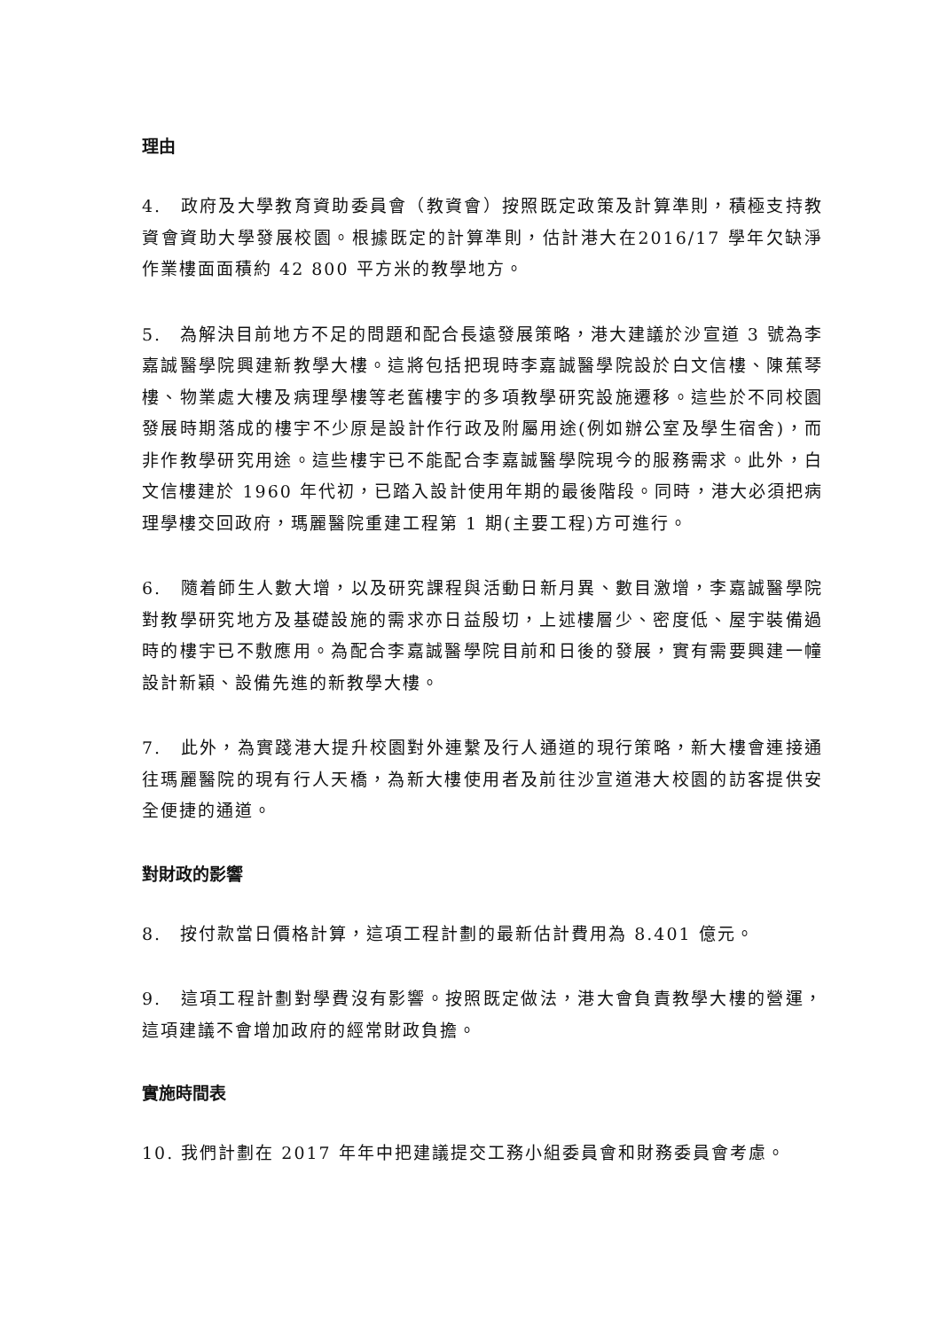理由
4.　政府及大學教育資助委員會（教資會）按照既定政策及計算準則，積極支持教資會資助大學發展校園。根據既定的計算準則，估計港大在2016/17 學年欠缺淨作業樓面面積約 42 800 平方米的教學地方。
5.　為解決目前地方不足的問題和配合長遠發展策略，港大建議於沙宣道 3 號為李嘉誠醫學院興建新教學大樓。這將包括把現時李嘉誠醫學院設於白文信樓、陳蕉琴樓、物業處大樓及病理學樓等老舊樓宇的多項教學研究設施遷移。這些於不同校園發展時期落成的樓宇不少原是設計作行政及附屬用途(例如辦公室及學生宿舍)，而非作教學研究用途。這些樓宇已不能配合李嘉誠醫學院現今的服務需求。此外，白文信樓建於 1960 年代初，已踏入設計使用年期的最後階段。同時，港大必須把病理學樓交回政府，瑪麗醫院重建工程第 1 期(主要工程)方可進行。
6.　隨着師生人數大增，以及研究課程與活動日新月異、數目激增，李嘉誠醫學院對教學研究地方及基礎設施的需求亦日益殷切，上述樓層少、密度低、屋宇裝備過時的樓宇已不敷應用。為配合李嘉誠醫學院目前和日後的發展，實有需要興建一幢設計新穎、設備先進的新教學大樓。
7.　此外，為實踐港大提升校園對外連繫及行人通道的現行策略，新大樓會連接通往瑪麗醫院的現有行人天橋，為新大樓使用者及前往沙宣道港大校園的訪客提供安全便捷的通道。
對財政的影響
8.　按付款當日價格計算，這項工程計劃的最新估計費用為 8.401 億元。
9.　這項工程計劃對學費沒有影響。按照既定做法，港大會負責教學大樓的營運，這項建議不會增加政府的經常財政負擔。
實施時間表
10. 我們計劃在 2017 年年中把建議提交工務小組委員會和財務委員會考慮。